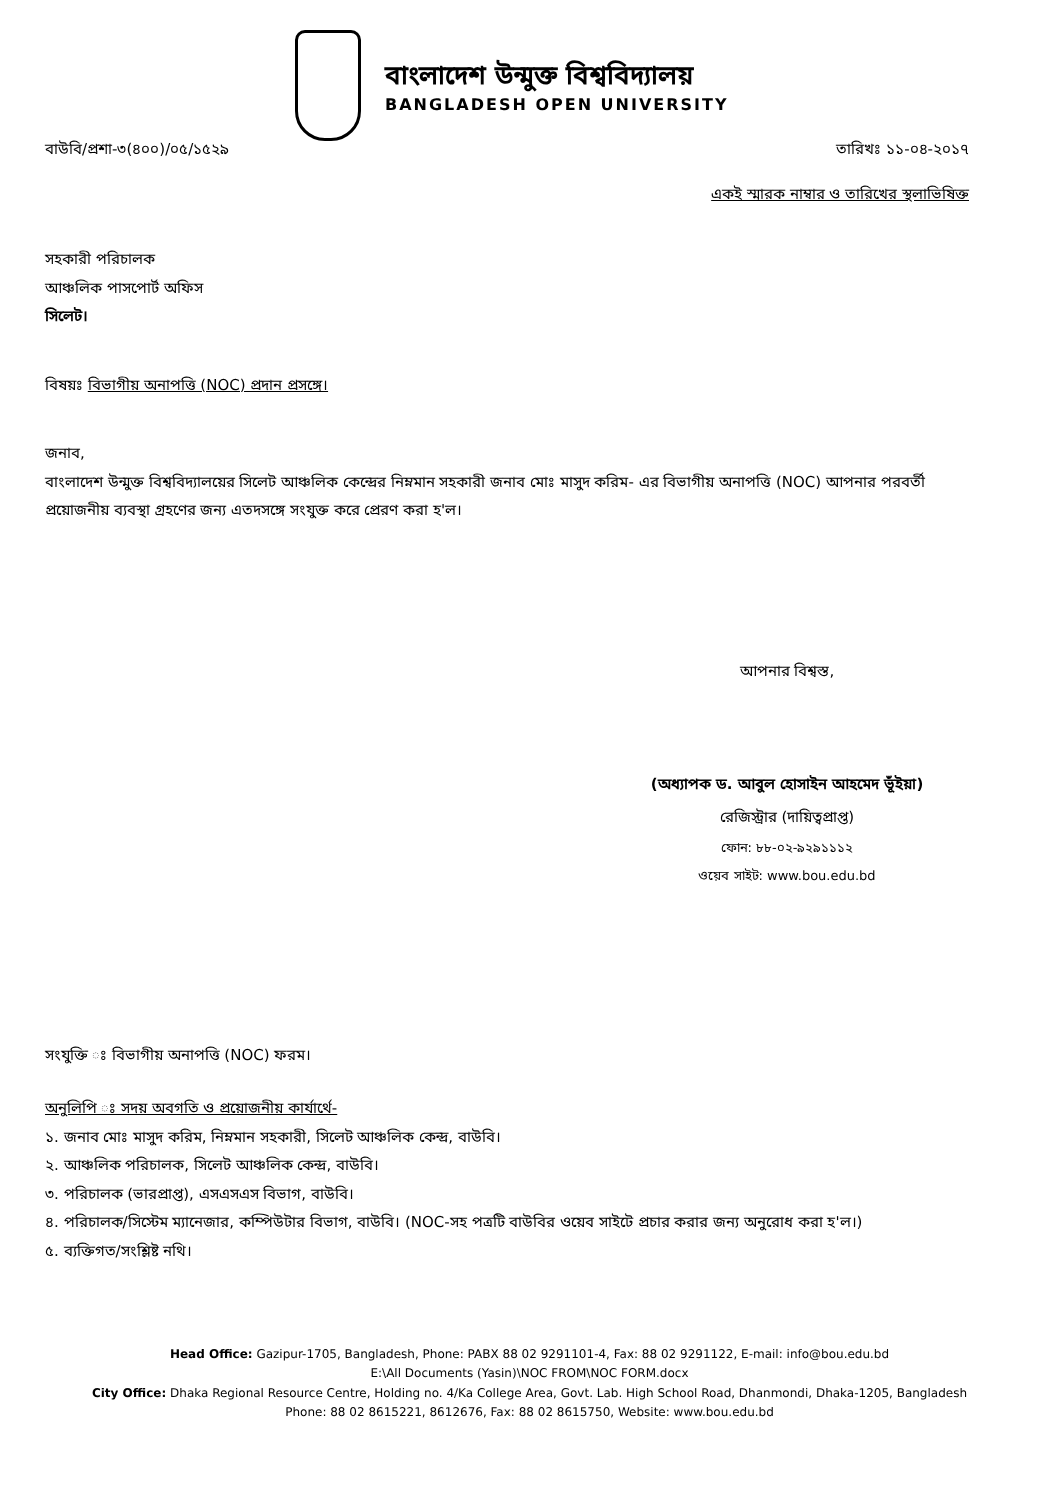বাংলাদেশ উন্মুক্ত বিশ্ববিদ্যালয়
BANGLADESH OPEN UNIVERSITY
বাউবি/প্রশা-৩(৪০০)/০৫/১৫২৯ তারিখঃ ১১-০৪-২০১৭
একই স্মারক নাম্বার ও তারিখের স্থলাভিষিক্ত
সহকারী পরিচালক
আঞ্চলিক পাসপোর্ট অফিস
সিলেট।
বিষয়ঃ বিভাগীয় অনাপত্তি (NOC) প্রদান প্রসঙ্গে।
জনাব,
বাংলাদেশ উন্মুক্ত বিশ্ববিদ্যালয়ের সিলেট আঞ্চলিক কেন্দ্রের নিম্নমান সহকারী জনাব মোঃ মাসুদ করিম- এর বিভাগীয় অনাপত্তি (NOC) আপনার পরবর্তী প্রয়োজনীয় ব্যবস্থা গ্রহণের জন্য এতদসঙ্গে সংযুক্ত করে প্রেরণ করা হ'ল।
আপনার বিশ্বস্ত,
(অধ্যাপক ড. আবুল হোসাইন আহমেদ ভূঁইয়া)
রেজিস্ট্রার (দায়িত্বপ্রাপ্ত)
ফোন: ৮৮-০২-৯২৯১১১২
ওয়েব সাইট: www.bou.edu.bd
সংযুক্তি ঃ বিভাগীয় অনাপত্তি (NOC) ফরম।
অনুলিপি ঃ সদয় অবগতি ও প্রয়োজনীয় কার্যার্থে-
১. জনাব মোঃ মাসুদ করিম, নিম্নমান সহকারী, সিলেট আঞ্চলিক কেন্দ্র, বাউবি।
২. আঞ্চলিক পরিচালক, সিলেট আঞ্চলিক কেন্দ্র, বাউবি।
৩. পরিচালক (ভারপ্রাপ্ত), এসএসএস বিভাগ, বাউবি।
৪. পরিচালক/সিস্টেম ম্যানেজার, কম্পিউটার বিভাগ, বাউবি। (NOC-সহ পত্রটি বাউবির ওয়েব সাইটে প্রচার করার জন্য অনুরোধ করা হ'ল।)
৫. ব্যক্তিগত/সংশ্লিষ্ট নথি।
Head Office: Gazipur-1705, Bangladesh, Phone: PABX 88 02 9291101-4, Fax: 88 02 9291122, E-mail: info@bou.edu.bd
E:\All Documents (Yasin)\NOC FROM\NOC FORM.docx
City Office: Dhaka Regional Resource Centre, Holding no. 4/Ka College Area, Govt. Lab. High School Road, Dhanmondi, Dhaka-1205, Bangladesh
Phone: 88 02 8615221, 8612676, Fax: 88 02 8615750, Website: www.bou.edu.bd